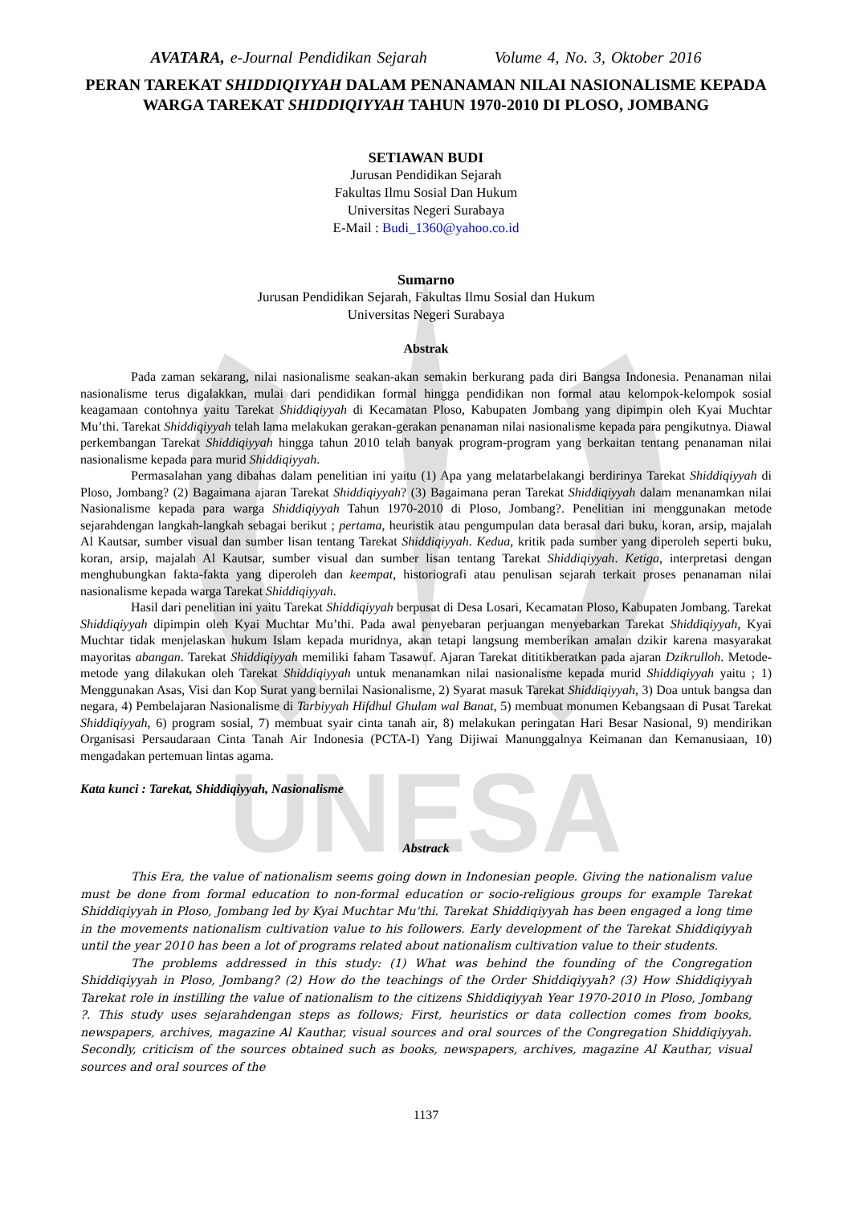UNESA
AVATARA, e-Journal Pendidikan Sejarah Volume 4, No. 3, Oktober 2016
PERAN TAREKAT SHIDDIQIYYAH DALAM PENANAMAN NILAI NASIONALISME KEPADA WARGA TAREKAT SHIDDIQIYYAH TAHUN 1970-2010 DI PLOSO, JOMBANG
SETIAWAN BUDI
Jurusan Pendidikan Sejarah
Fakultas Ilmu Sosial Dan Hukum
Universitas Negeri Surabaya
E-Mail : Budi_1360@yahoo.co.id
Sumarno
Jurusan Pendidikan Sejarah, Fakultas Ilmu Sosial dan Hukum
Universitas Negeri Surabaya
Abstrak
Pada zaman sekarang, nilai nasionalisme seakan-akan semakin berkurang pada diri Bangsa Indonesia. Penanaman nilai nasionalisme terus digalakkan, mulai dari pendidikan formal hingga pendidikan non formal atau kelompok-kelompok sosial keagamaan contohnya yaitu Tarekat Shiddiqiyyah di Kecamatan Ploso, Kabupaten Jombang yang dipimpin oleh Kyai Muchtar Mu’thi. Tarekat Shiddiqiyyah telah lama melakukan gerakan-gerakan penanaman nilai nasionalisme kepada para pengikutnya. Diawal perkembangan Tarekat Shiddiqiyyah hingga tahun 2010 telah banyak program-program yang berkaitan tentang penanaman nilai nasionalisme kepada para murid Shiddiqiyyah.
Permasalahan yang dibahas dalam penelitian ini yaitu (1) Apa yang melatarbelakangi berdirinya Tarekat Shiddiqiyyah di Ploso, Jombang? (2) Bagaimana ajaran Tarekat Shiddiqiyyah? (3) Bagaimana peran Tarekat Shiddiqiyyah dalam menanamkan nilai Nasionalisme kepada para warga Shiddiqiyyah Tahun 1970-2010 di Ploso, Jombang?. Penelitian ini menggunakan metode sejarahdengan langkah-langkah sebagai berikut ; pertama, heuristik atau pengumpulan data berasal dari buku, koran, arsip, majalah Al Kautsar, sumber visual dan sumber lisan tentang Tarekat Shiddiqiyyah. Kedua, kritik pada sumber yang diperoleh seperti buku, koran, arsip, majalah Al Kautsar, sumber visual dan sumber lisan tentang Tarekat Shiddiqiyyah. Ketiga, interpretasi dengan menghubungkan fakta-fakta yang diperoleh dan keempat, historiografi atau penulisan sejarah terkait proses penanaman nilai nasionalisme kepada warga Tarekat Shiddiqiyyah.
Hasil dari penelitian ini yaitu Tarekat Shiddiqiyyah berpusat di Desa Losari, Kecamatan Ploso, Kabupaten Jombang. Tarekat Shiddiqiyyah dipimpin oleh Kyai Muchtar Mu’thi. Pada awal penyebaran perjuangan menyebarkan Tarekat Shiddiqiyyah, Kyai Muchtar tidak menjelaskan hukum Islam kepada muridnya, akan tetapi langsung memberikan amalan dzikir karena masyarakat mayoritas abangan. Tarekat Shiddiqiyyah memiliki faham Tasawuf. Ajaran Tarekat dititikberatkan pada ajaran Dzikrulloh. Metode-metode yang dilakukan oleh Tarekat Shiddiqiyyah untuk menanamkan nilai nasionalisme kepada murid Shiddiqiyyah yaitu ; 1) Menggunakan Asas, Visi dan Kop Surat yang bernilai Nasionalisme, 2) Syarat masuk Tarekat Shiddiqiyyah, 3) Doa untuk bangsa dan negara, 4) Pembelajaran Nasionalisme di Tarbiyyah Hifdhul Ghulam wal Banat, 5) membuat monumen Kebangsaan di Pusat Tarekat Shiddiqiyyah, 6) program sosial, 7) membuat syair cinta tanah air, 8) melakukan peringatan Hari Besar Nasional, 9) mendirikan Organisasi Persaudaraan Cinta Tanah Air Indonesia (PCTA-I) Yang Dijiwai Manunggalnya Keimanan dan Kemanusiaan, 10) mengadakan pertemuan lintas agama.
Kata kunci : Tarekat, Shiddiqiyyah, Nasionalisme
Abstrack
This Era, the value of nationalism seems going down in Indonesian people. Giving the nationalism value must be done from formal education to non-formal education or socio-religious groups for example Tarekat Shiddiqiyyah in Ploso, Jombang led by Kyai Muchtar Mu'thi. Tarekat Shiddiqiyyah has been engaged a long time in the movements nationalism cultivation value to his followers. Early development of the Tarekat Shiddiqiyyah until the year 2010 has been a lot of programs related about nationalism cultivation value to their students.
The problems addressed in this study: (1) What was behind the founding of the Congregation Shiddiqiyyah in Ploso, Jombang? (2) How do the teachings of the Order Shiddiqiyyah? (3) How Shiddiqiyyah Tarekat role in instilling the value of nationalism to the citizens Shiddiqiyyah Year 1970-2010 in Ploso, Jombang ?. This study uses sejarahdengan steps as follows; First, heuristics or data collection comes from books, newspapers, archives, magazine Al Kauthar, visual sources and oral sources of the Congregation Shiddiqiyyah. Secondly, criticism of the sources obtained such as books, newspapers, archives, magazine Al Kauthar, visual sources and oral sources of the
1137